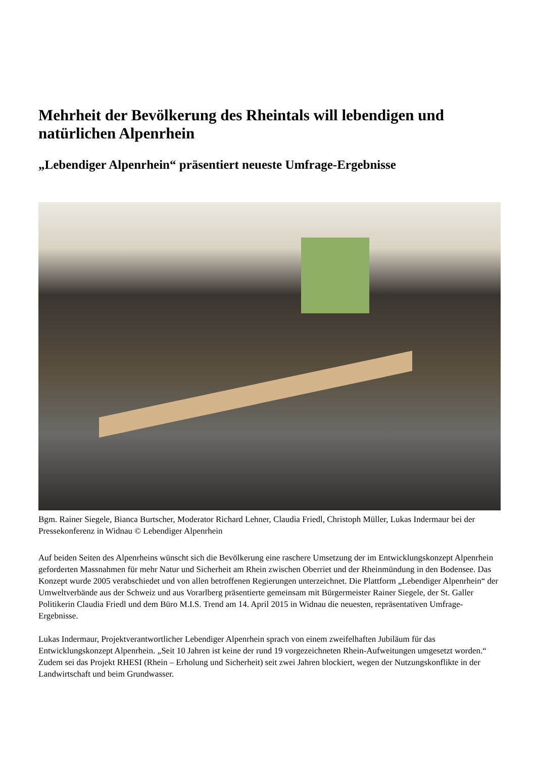Mehrheit der Bevölkerung des Rheintals will lebendigen und natürlichen Alpenrhein
„Lebendiger Alpenrhein“ präsentiert neueste Umfrage-Ergebnisse
Bgm. Rainer Siegele, Bianca Burtscher, Moderator Richard Lehner, Claudia Friedl, Christoph Müller, Lukas Indermaur bei der Pressekonferenz in Widnau © Lebendiger Alpenrhein
Auf beiden Seiten des Alpenrheins wünscht sich die Bevölkerung eine raschere Umsetzung der im Entwicklungskonzept Alpenrhein geforderten Massnahmen für mehr Natur und Sicherheit am Rhein zwischen Oberriet und der Rheinmündung in den Bodensee. Das Konzept wurde 2005 verabschiedet und von allen betroffenen Regierungen unterzeichnet. Die Plattform „Lebendiger Alpenrhein“ der Umweltverbände aus der Schweiz und aus Vorarlberg präsentierte gemeinsam mit Bürgermeister Rainer Siegele, der St. Galler Politikerin Claudia Friedl und dem Büro M.I.S. Trend am 14. April 2015 in Widnau die neuesten, repräsentativen Umfrage-Ergebnisse.
Lukas Indermaur, Projektverantwortlicher Lebendiger Alpenrhein sprach von einem zweifelhaften Jubiläum für das Entwicklungskonzept Alpenrhein. „Seit 10 Jahren ist keine der rund 19 vorgezeichneten Rhein-Aufweitungen umgesetzt worden.“ Zudem sei das Projekt RHESI (Rhein – Erholung und Sicherheit) seit zwei Jahren blockiert, wegen der Nutzungskonflikte in der Landwirtschaft und beim Grundwasser.